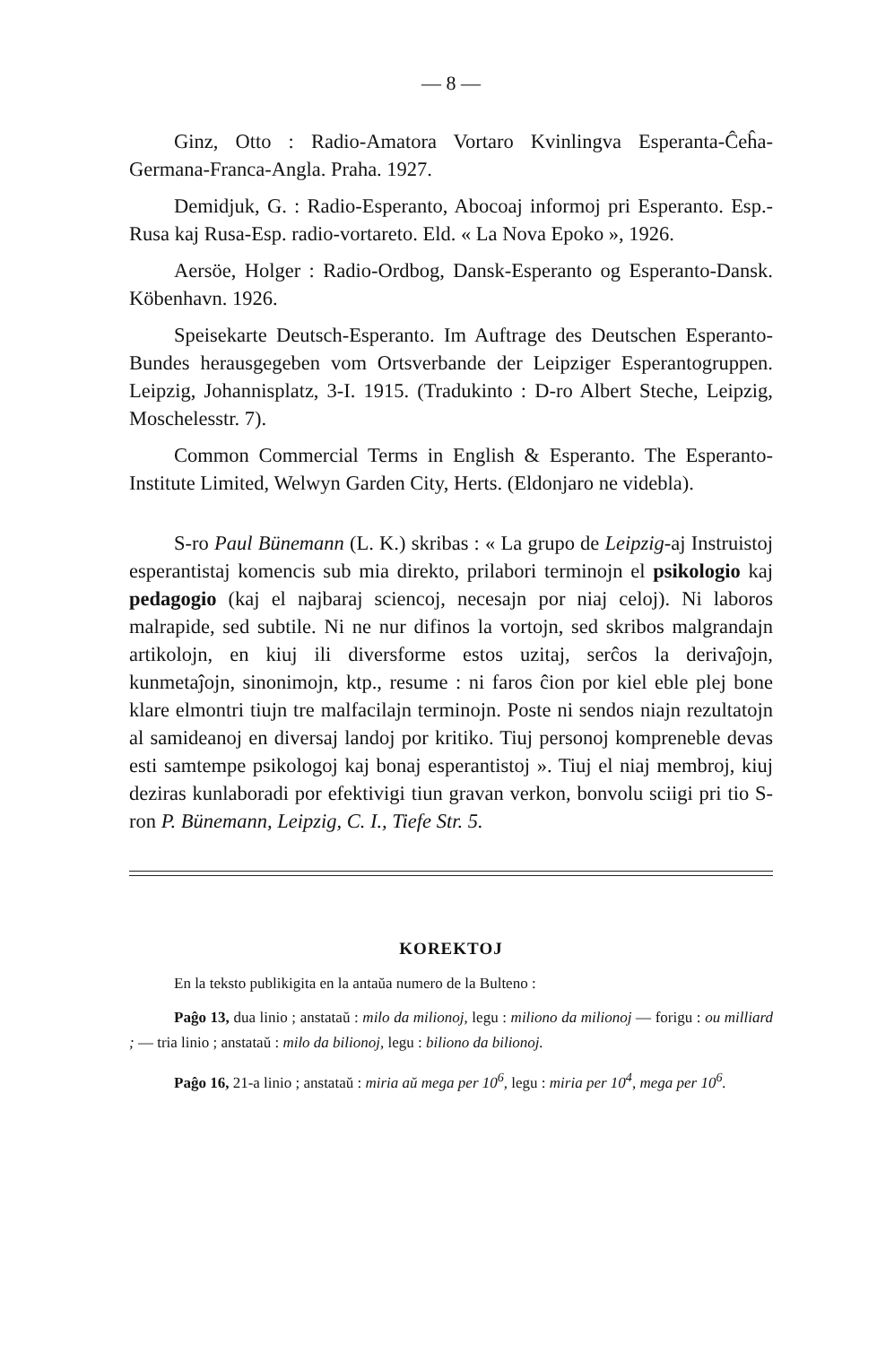— 8 —
Ginz, Otto : Radio-Amatora Vortaro Kvinlingva Esperanta-Ĉeĥa-Germana-Franca-Angla. Praha. 1927.
Demidjuk, G. : Radio-Esperanto, Abocoaj informoj pri Esperanto. Esp.-Rusa kaj Rusa-Esp. radio-vortareto. Eld. « La Nova Epoko », 1926.
Aersöe, Holger : Radio-Ordbog, Dansk-Esperanto og Esperanto-Dansk. Köbenhavn. 1926.
Speisekarte Deutsch-Esperanto. Im Auftrage des Deutschen Esperanto-Bundes herausgegeben vom Ortsverbande der Leipziger Esperantogruppen. Leipzig, Johannisplatz, 3-I. 1915. (Tradukinto : D-ro Albert Steche, Leipzig, Moschelesstr. 7).
Common Commercial Terms in English & Esperanto. The Esperanto-Institute Limited, Welwyn Garden City, Herts. (Eldonjaro ne videbla).
S-ro Paul Bünemann (L. K.) skribas : « La grupo de Leipzig-aj Instruistoj esperantistaj komencis sub mia direkto, prilabori terminojn el psikologio kaj pedagogio (kaj el najbaraj sciencoj, necesajn por niaj celoj). Ni laboros malrapide, sed subtile. Ni ne nur difinos la vortojn, sed skribos malgrandajn artikolojn, en kiuj ili diversforme estos uzitaj, serĉos la derivaĵojn, kunmetaĵojn, sinonimojn, ktp., resume : ni faros ĉion por kiel eble plej bone klare elmontri tiujn tre malfacilajn terminojn. Poste ni sendos niajn rezultatojn al samideanoj en diversaj landoj por kritiko. Tiuj personoj kompreneble devas esti samtempe psikologoj kaj bonaj esperantistoj ». Tiuj el niaj membroj, kiuj deziras kunlaboradi por efektivigi tiun gravan verkon, bonvolu sciigi pri tio S-ron P. Bünemann, Leipzig, C. I., Tiefe Str. 5.
KOREKTOJ
En la teksto publikigita en la antaŭa numero de la Bulteno :
Paĝo 13, dua linio ; anstataŭ : milo da milionoj, legu : miliono da milionoj — forigu : ou milliard ; — tria linio ; anstataŭ : milo da bilionoj, legu : biliono da bilionoj.
Paĝo 16, 21-a linio ; anstataŭ : miria aŭ mega per 10<sup>6</sup>, legu : miria per 10<sup>4</sup>, mega per 10<sup>6</sup>.